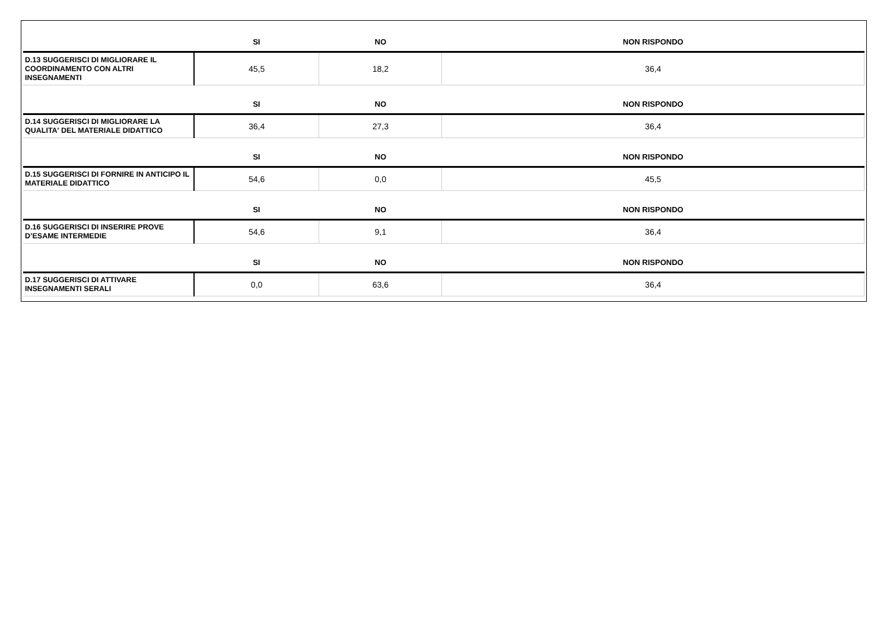| | SI | NO | NON RISPONDO |
| --- | --- | --- | --- |
| D.13 SUGGERISCI DI MIGLIORARE IL COORDINAMENTO CON ALTRI INSEGNAMENTI | 45,5 | 18,2 | 36,4 |
| | SI | NO | NON RISPONDO |
| D.14 SUGGERISCI DI MIGLIORARE LA QUALITA' DEL MATERIALE DIDATTICO | 36,4 | 27,3 | 36,4 |
| | SI | NO | NON RISPONDO |
| D.15 SUGGERISCI DI FORNIRE IN ANTICIPO IL MATERIALE DIDATTICO | 54,6 | 0,0 | 45,5 |
| | SI | NO | NON RISPONDO |
| D.16 SUGGERISCI DI INSERIRE PROVE D’ESAME INTERMEDIE | 54,6 | 9,1 | 36,4 |
| | SI | NO | NON RISPONDO |
| D.17 SUGGERISCI DI ATTIVARE INSEGNAMENTI SERALI | 0,0 | 63,6 | 36,4 |